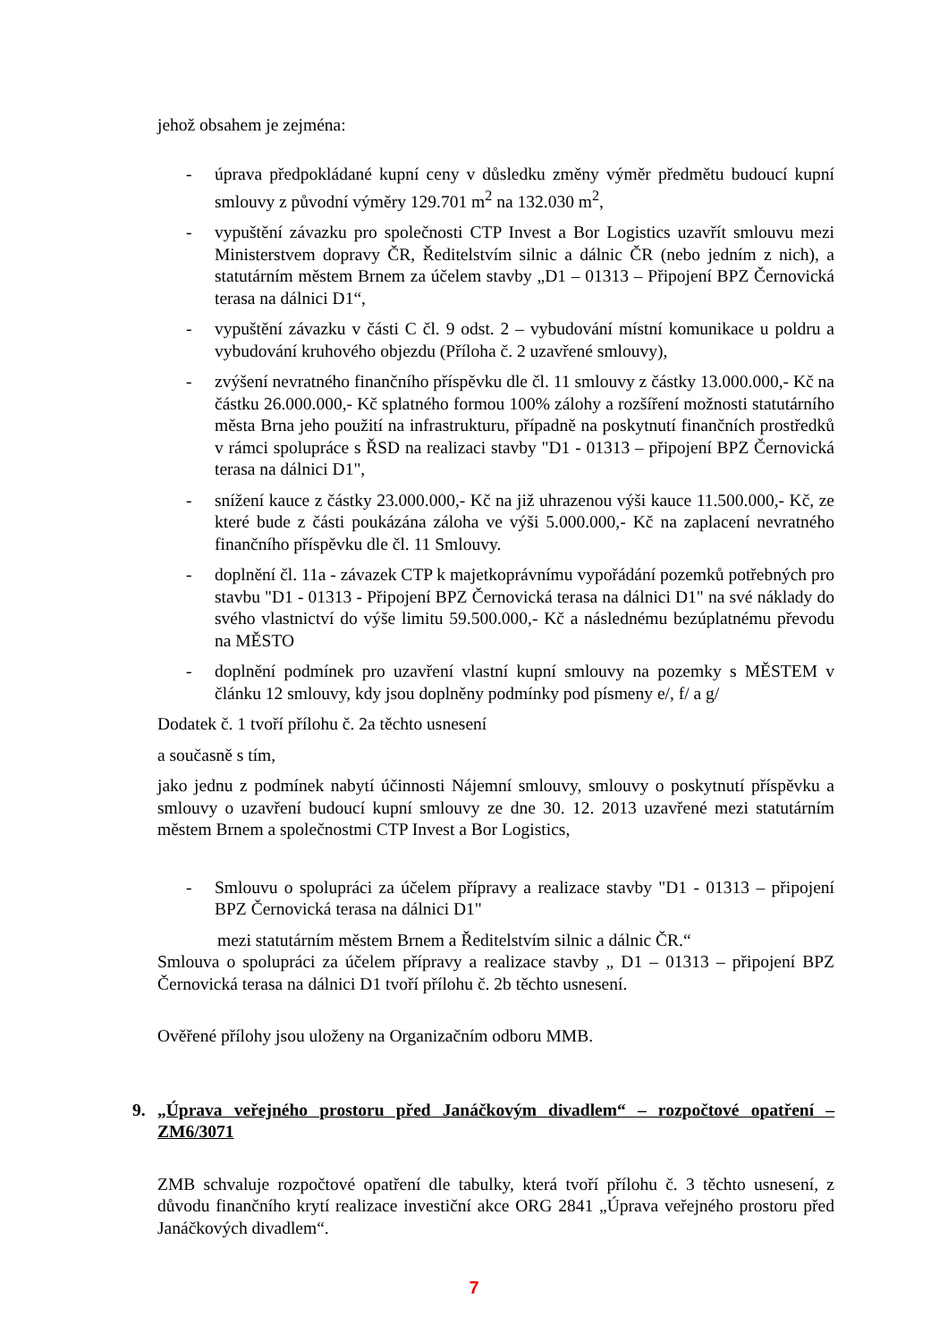jehož obsahem je zejména:
- úprava předpokládané kupní ceny v důsledku změny výměr předmětu budoucí kupní smlouvy z původní výměry 129.701 m<sup>2</sup> na 132.030 m<sup>2</sup>,
- vypuštění závazku pro společnosti CTP Invest a Bor Logistics uzavřít smlouvu mezi Ministerstvem dopravy ČR, Ředitelstvím silnic a dálnic ČR (nebo jedním z nich), a statutárním městem Brnem za účelem stavby „D1 – 01313 – Připojení BPZ Černovická terasa na dálnici D1“,
- vypuštění závazku v části C čl. 9 odst. 2 – vybudování místní komunikace u poldru a vybudování kruhového objezdu (Příloha č. 2 uzavřené smlouvy),
- zvýšení nevratného finančního příspěvku dle čl. 11 smlouvy z částky 13.000.000,- Kč na částku 26.000.000,- Kč splatného formou 100% zálohy a rozšíření možnosti statutárního města Brna jeho použití na infrastrukturu, případně na poskytnutí finančních prostředků v rámci spolupráce s ŘSD na realizaci stavby "D1 - 01313 – připojení BPZ Černovická terasa na dálnici D1",
- snížení kauce z částky 23.000.000,- Kč na již uhrazenou výši kauce 11.500.000,- Kč, ze které bude z části poukázána záloha ve výši 5.000.000,- Kč na zaplacení nevratného finančního příspěvku dle čl. 11 Smlouvy.
- doplnění čl. 11a - závazek CTP k majetkoprávnímu vypořádání pozemků potřebných pro stavbu "D1 - 01313 - Připojení BPZ Černovická terasa na dálnici D1" na své náklady do svého vlastnictví do výše limitu 59.500.000,- Kč a následnému bezúplatnému převodu na MĚSTO
- doplnění podmínek pro uzavření vlastní kupní smlouvy na pozemky s MĚSTEM v článku 12 smlouvy, kdy jsou doplněny podmínky pod písmeny e/, f/ a g/
Dodatek č. 1 tvoří přílohu č. 2a těchto usnesení
a současně s tím,
jako jednu z podmínek nabytí účinnosti Nájemní smlouvy, smlouvy o poskytnutí příspěvku a smlouvy o uzavření budoucí kupní smlouvy ze dne 30. 12. 2013 uzavřené mezi statutárním městem Brnem a společnostmi CTP Invest a Bor Logistics,
- Smlouvu o spolupráci za účelem přípravy a realizace stavby "D1 - 01313 – připojení BPZ Černovická terasa na dálnici D1"
mezi statutárním městem Brnem a Ředitelstvím silnic a dálnic ČR.“
Smlouva o spolupráci za účelem přípravy a realizace stavby „ D1 – 01313 – připojení BPZ Černovická terasa na dálnici D1 tvoří přílohu č. 2b těchto usnesení.
Ověřené přílohy jsou uloženy na Organizačním odboru MMB.
9. „Úprava veřejného prostoru před Janáčkovým divadlem“ – rozpočtové opatření – ZM6/3071
ZMB schvaluje rozpočtové opatření dle tabulky, která tvoří přílohu č. 3 těchto usnesení, z důvodu finančního krytí realizace investiční akce ORG 2841 „Úprava veřejného prostoru před Janáčkových divadlem“.
7